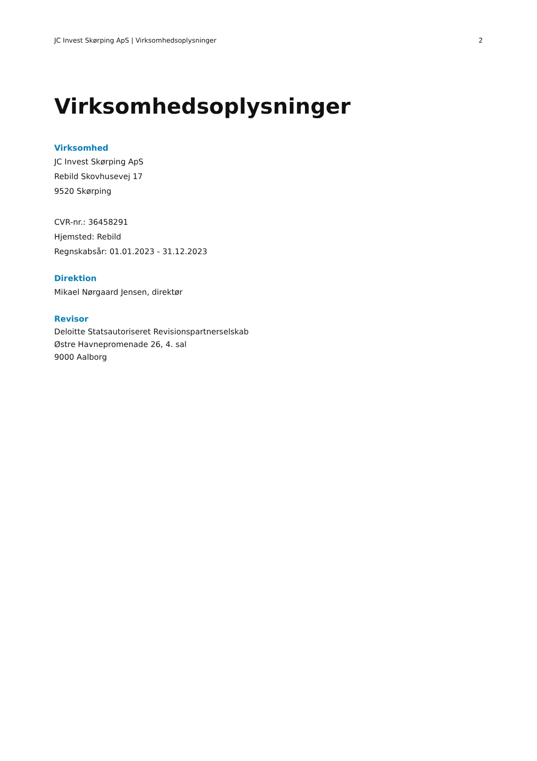JC Invest Skørping ApS | Virksomhedsoplysninger 2
Virksomhedsoplysninger
Virksomhed
JC Invest Skørping ApS
Rebild Skovhusevej 17
9520 Skørping
CVR-nr.: 36458291
Hjemsted: Rebild
Regnskabsår: 01.01.2023 - 31.12.2023
Direktion
Mikael Nørgaard Jensen, direktør
Revisor
Deloitte Statsautoriseret Revisionspartnerselskab
Østre Havnepromenade 26, 4. sal
9000 Aalborg